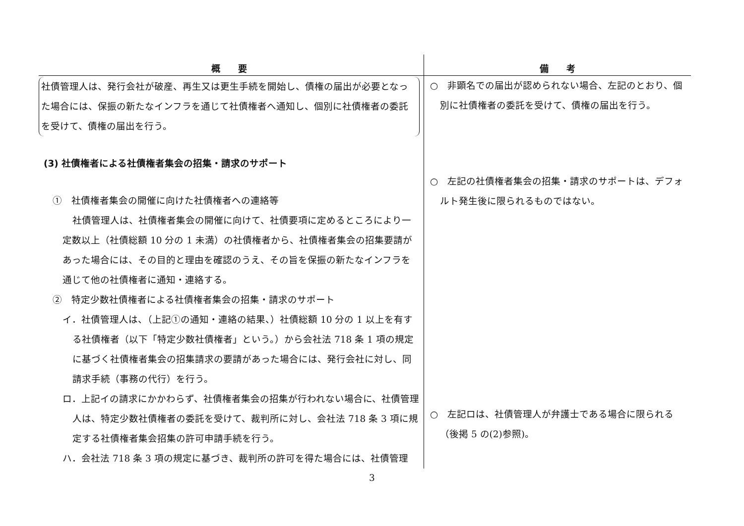| 概 要 | 備 考 |
| --- | --- |
| 社債管理人は、発行会社が破産、再生又は更生手続を開始し、債権の届出が必要となった場合には、保振の新たなインフラを通じて社債権者へ通知し、個別に社債権者の委託を受けて、債権の届出を行う。 (3) 社債権者による社債権者集会の招集・請求のサポート ① 社債権者集会の開催に向けた社債権者への連絡等 社債管理人は、社債権者集会の開催に向けて、社債要項に定めるところにより一定数以上（社債総額 10 分の 1 未満）の社債権者から、社債権者集会の招集要請があった場合には、その目的と理由を確認のうえ、その旨を保振の新たなインフラを通じて他の社債権者に通知・連絡する。 ② 特定少数社債権者による社債権者集会の招集・請求のサポート イ．社債管理人は、（上記①の通知・連絡の結果、）社債総額 10 分の 1 以上を有する社債権者（以下「特定少数社債権者」という。）から会社法 718 条 1 項の規定に基づく社債権者集会の招集請求の要請があった場合には、発行会社に対し、同請求手続（事務の代行）を行う。 ロ．上記イの請求にかかわらず、社債権者集会の招集が行われない場合に、社債管理人は、特定少数社債権者の委託を受けて、裁判所に対し、会社法 718 条 3 項に規定する社債権者集会招集の許可申請手続を行う。 ハ．会社法 718 条 3 項の規定に基づき、裁判所の許可を得た場合には、社債管理 | ○ 非顕名での届出が認められない場合、左記のとおり、個別に社債権者の委託を受けて、債権の届出を行う。 ○ 左記の社債権者集会の招集・請求のサポートは、デフォルト発生後に限られるものではない。 ○ 左記ロは、社債管理人が弁護士である場合に限られる（後掲 5 の(2)参照)。 |
3